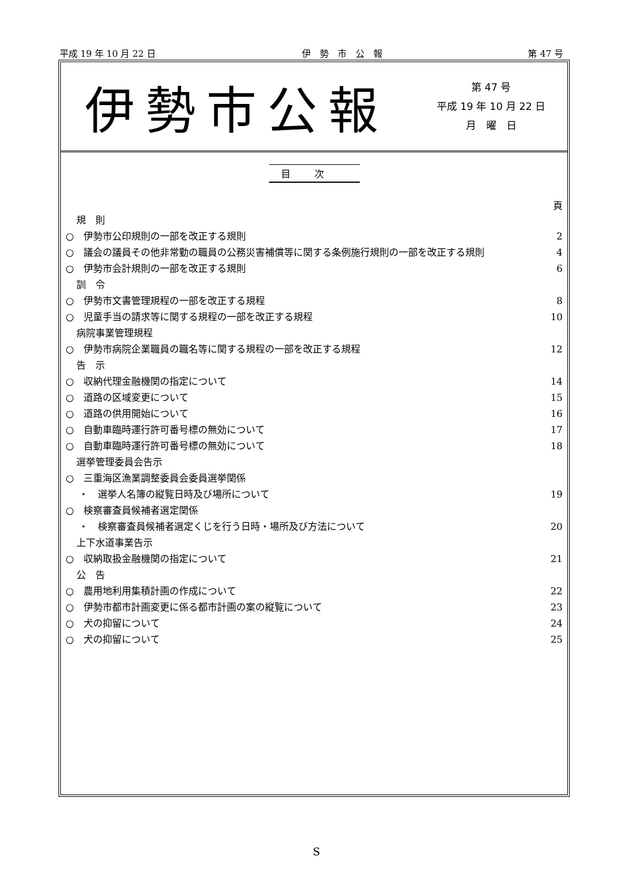平成 19 年 10 月 22 日 伊　勢　市　公　報 第 47 号
伊勢市公報
第 47 号
平成 19 年 10 月 22 日
月　曜　日
目次
頁
規　則
○　伊勢市公印規則の一部を改正する規則 2
○　議会の議員その他非常勤の職員の公務災害補償等に関する条例施行規則の一部を改正する規則 4
○　伊勢市会計規則の一部を改正する規則 6
訓　令
○　伊勢市文書管理規程の一部を改正する規程 8
○　児童手当の請求等に関する規程の一部を改正する規程 10
病院事業管理規程
○　伊勢市病院企業職員の職名等に関する規程の一部を改正する規程 12
告　示
○　収納代理金融機関の指定について 14
○　道路の区域変更について 15
○　道路の供用開始について 16
○　自動車臨時運行許可番号標の無効について 17
○　自動車臨時運行許可番号標の無効について 18
選挙管理委員会告示
○　三重海区漁業調整委員会委員選挙関係
・　選挙人名簿の縦覧日時及び場所について 19
○　検察審査員候補者選定関係
・　検察審査員候補者選定くじを行う日時・場所及び方法について 20
上下水道事業告示
○　収納取扱金融機関の指定について 21
公　告
○　農用地利用集積計画の作成について 22
○　伊勢市都市計画変更に係る都市計画の案の縦覧について 23
○　犬の抑留について 24
○　犬の抑留について 25
S